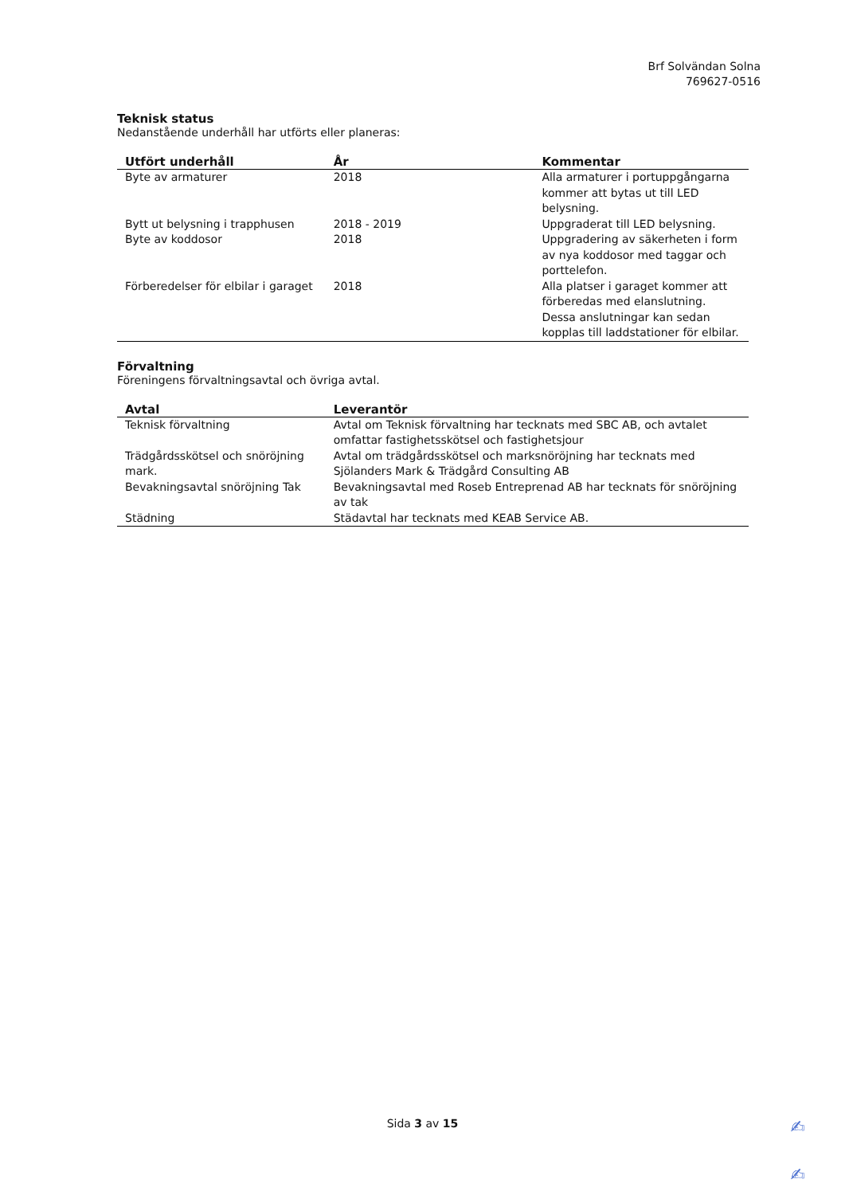Brf Solvändan Solna
769627-0516
Teknisk status
Nedanstående underhåll har utförts eller planeras:
| Utfört underhåll | År | Kommentar |
| --- | --- | --- |
| Byte av armaturer | 2018 | Alla armaturer i portuppgångarna kommer att bytas ut till LED belysning. |
| Bytt ut belysning i trapphusen | 2018 - 2019 | Uppgraderat till LED belysning. |
| Byte av koddosor | 2018 | Uppgradering av säkerheten i form av nya koddosor med taggar och porttelefon. |
| Förberedelser för elbilar i garaget | 2018 | Alla platser i garaget kommer att förberedas med elanslutning. Dessa anslutningar kan sedan kopplas till laddstationer för elbilar. |
Förvaltning
Föreningens förvaltningsavtal och övriga avtal.
| Avtal | Leverantör |
| --- | --- |
| Teknisk förvaltning | Avtal om Teknisk förvaltning har tecknats med SBC AB, och avtalet omfattar fastighetsskötsel och fastighetsjour |
| Trädgårdsskötsel och snöröjning mark. | Avtal om trädgårdsskötsel och marksnöröjning har tecknats med Sjölanders Mark & Trädgård Consulting AB |
| Bevakningsavtal snöröjning Tak | Bevakningsavtal med Roseb Entreprenad AB har tecknats för snöröjning av tak |
| Städning | Städavtal har tecknats med KEAB Service AB. |
Sida 3 av 15
✍
✍